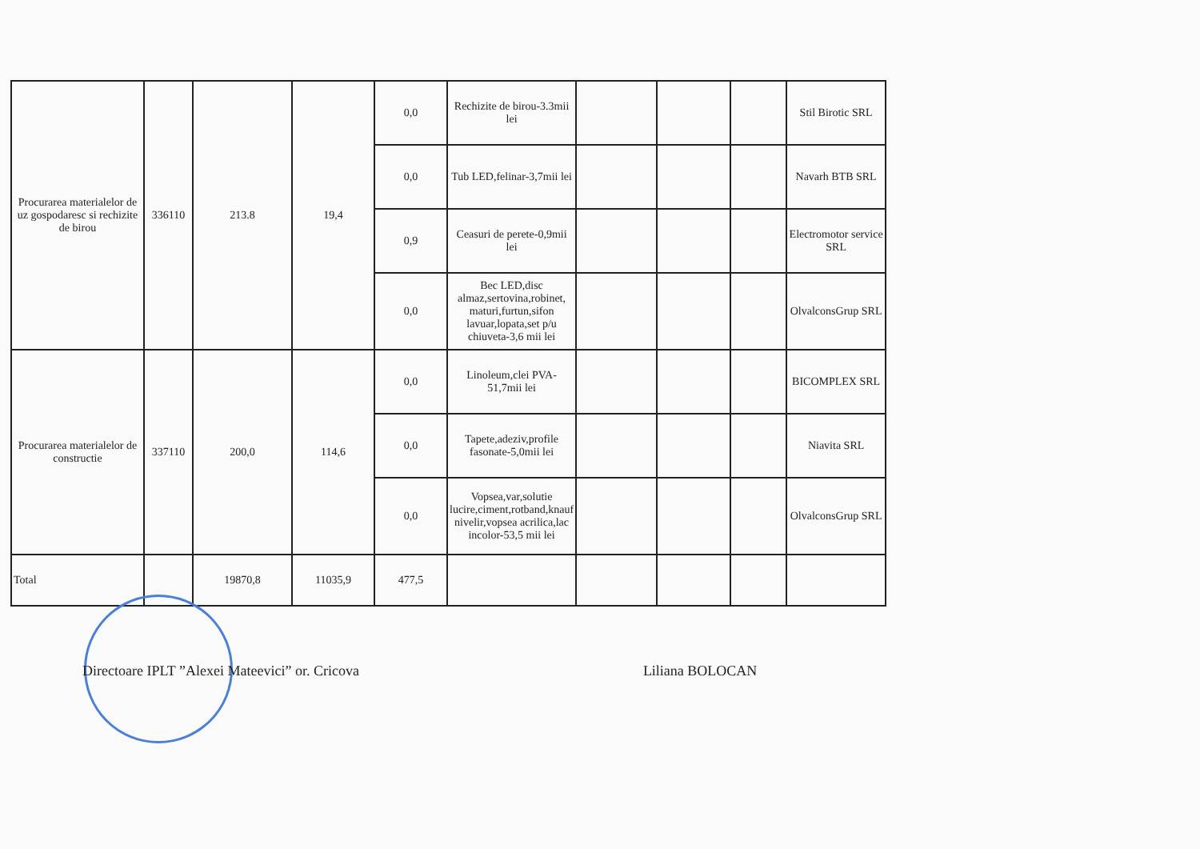| Procurarea materialelor de uz gospodaresc si rechizite de birou | 336110 | 213.8 | 19,4 | 0,0 | Rechizite de birou-3.3mii lei | | | | Stil Birotic SRL |
| | | | | 0,0 | Tub LED,felinar-3,7mii lei | | | | Navarh BTB SRL |
| | | | | 0,9 | Ceasuri de perete-0,9mii lei | | | | Electromotor service SRL |
| | | | | 0,0 | Bec LED,disc almaz,sertovina,robinet, maturi,furtun,sifon lavuar,lopata,set p/u chiuveta-3,6 mii lei | | | | OlvalconsGrup SRL |
| Procurarea materialelor de constructie | 337110 | 200,0 | 114,6 | 0,0 | Linoleum,clei PVA-51,7mii lei | | | | BICOMPLEX SRL |
| | | | | 0,0 | Tapete,adeziv,profile fasonate-5,0mii lei | | | | Niavita SRL |
| | | | | 0,0 | Vopsea,var,solutie lucire,ciment,rotband,knauf nivelir,vopsea acrilica,lac incolor-53,5 mii lei | | | | OlvalconsGrup SRL |
| Total | | 19870,8 | 11035,9 | 477,5 | | | | | |
Directoare IPLT ”Alexei Mateevici” or. Cricova Liliana BOLOCAN